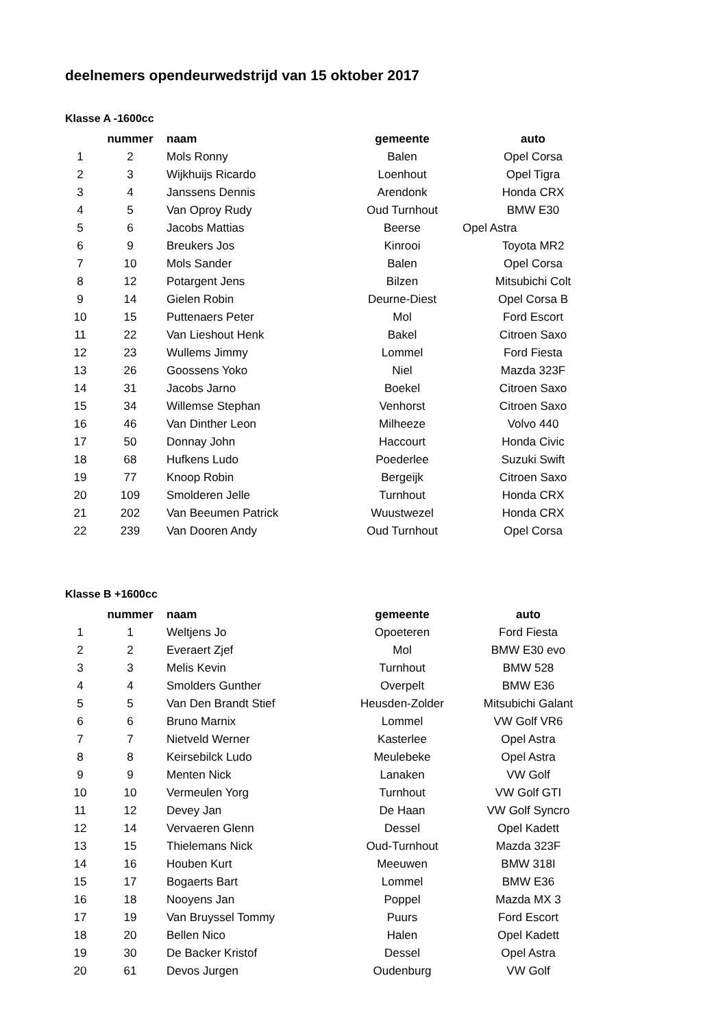deelnemers opendeurwedstrijd van 15 oktober 2017
Klasse A -1600cc
| | nummer | naam | gemeente | auto |
| --- | --- | --- | --- | --- |
| 1 | 2 | Mols Ronny | Balen | Opel Corsa |
| 2 | 3 | Wijkhuijs Ricardo | Loenhout | Opel Tigra |
| 3 | 4 | Janssens Dennis | Arendonk | Honda CRX |
| 4 | 5 | Van Oproy Rudy | Oud Turnhout | BMW E30 |
| 5 | 6 | Jacobs Mattias | Beerse | Opel Astra |
| 6 | 9 | Breukers Jos | Kinrooi | Toyota MR2 |
| 7 | 10 | Mols Sander | Balen | Opel Corsa |
| 8 | 12 | Potargent Jens | Bilzen | Mitsubichi Colt |
| 9 | 14 | Gielen Robin | Deurne-Diest | Opel Corsa B |
| 10 | 15 | Puttenaers Peter | Mol | Ford Escort |
| 11 | 22 | Van Lieshout Henk | Bakel | Citroen Saxo |
| 12 | 23 | Wullems Jimmy | Lommel | Ford Fiesta |
| 13 | 26 | Goossens Yoko | Niel | Mazda 323F |
| 14 | 31 | Jacobs Jarno | Boekel | Citroen Saxo |
| 15 | 34 | Willemse Stephan | Venhorst | Citroen Saxo |
| 16 | 46 | Van Dinther Leon | Milheeze | Volvo 440 |
| 17 | 50 | Donnay John | Haccourt | Honda Civic |
| 18 | 68 | Hufkens Ludo | Poederlee | Suzuki Swift |
| 19 | 77 | Knoop Robin | Bergeijk | Citroen Saxo |
| 20 | 109 | Smolderen Jelle | Turnhout | Honda CRX |
| 21 | 202 | Van Beeumen Patrick | Wuustwezel | Honda CRX |
| 22 | 239 | Van Dooren Andy | Oud Turnhout | Opel Corsa |
Klasse B +1600cc
| | nummer | naam | gemeente | auto |
| --- | --- | --- | --- | --- |
| 1 | 1 | Weltjens Jo | Opoeteren | Ford Fiesta |
| 2 | 2 | Everaert Zjef | Mol | BMW E30 evo |
| 3 | 3 | Melis Kevin | Turnhout | BMW 528 |
| 4 | 4 | Smolders Gunther | Overpelt | BMW E36 |
| 5 | 5 | Van Den Brandt Stief | Heusden-Zolder | Mitsubichi Galant |
| 6 | 6 | Bruno Marnix | Lommel | VW Golf VR6 |
| 7 | 7 | Nietveld Werner | Kasterlee | Opel Astra |
| 8 | 8 | Keirsebilck Ludo | Meulebeke | Opel Astra |
| 9 | 9 | Menten Nick | Lanaken | VW Golf |
| 10 | 10 | Vermeulen Yorg | Turnhout | VW Golf GTI |
| 11 | 12 | Devey Jan | De Haan | VW Golf Syncro |
| 12 | 14 | Vervaeren Glenn | Dessel | Opel Kadett |
| 13 | 15 | Thielemans Nick | Oud-Turnhout | Mazda 323F |
| 14 | 16 | Houben Kurt | Meeuwen | BMW 318I |
| 15 | 17 | Bogaerts Bart | Lommel | BMW E36 |
| 16 | 18 | Nooyens Jan | Poppel | Mazda MX 3 |
| 17 | 19 | Van Bruyssel Tommy | Puurs | Ford Escort |
| 18 | 20 | Bellen Nico | Halen | Opel Kadett |
| 19 | 30 | De Backer Kristof | Dessel | Opel Astra |
| 20 | 61 | Devos Jurgen | Oudenburg | VW Golf |